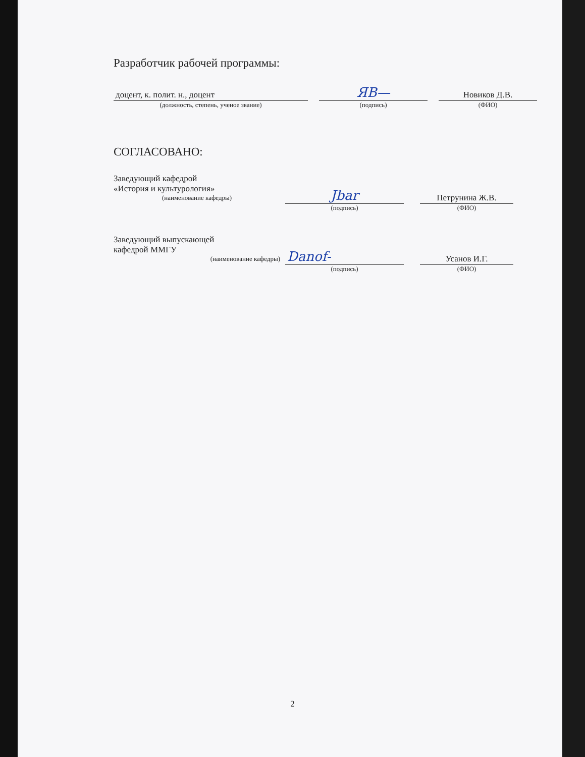Разработчик рабочей программы:
доцент, к. полит. н., доцент
(должность, степень, ученое звание)
ЯВ—
(подпись)
Новиков Д.В.
(ФИО)
СОГЛАСОВАНО:
Заведующий кафедрой
«История и культурология»
(наименование кафедры)
Јbar
(подпись)
Петрунина Ж.В.
(ФИО)
Заведующий выпускающей
кафедрой ММГУ
(наименование кафедры)
Danof-
(подпись)
Усанов И.Г.
(ФИО)
2